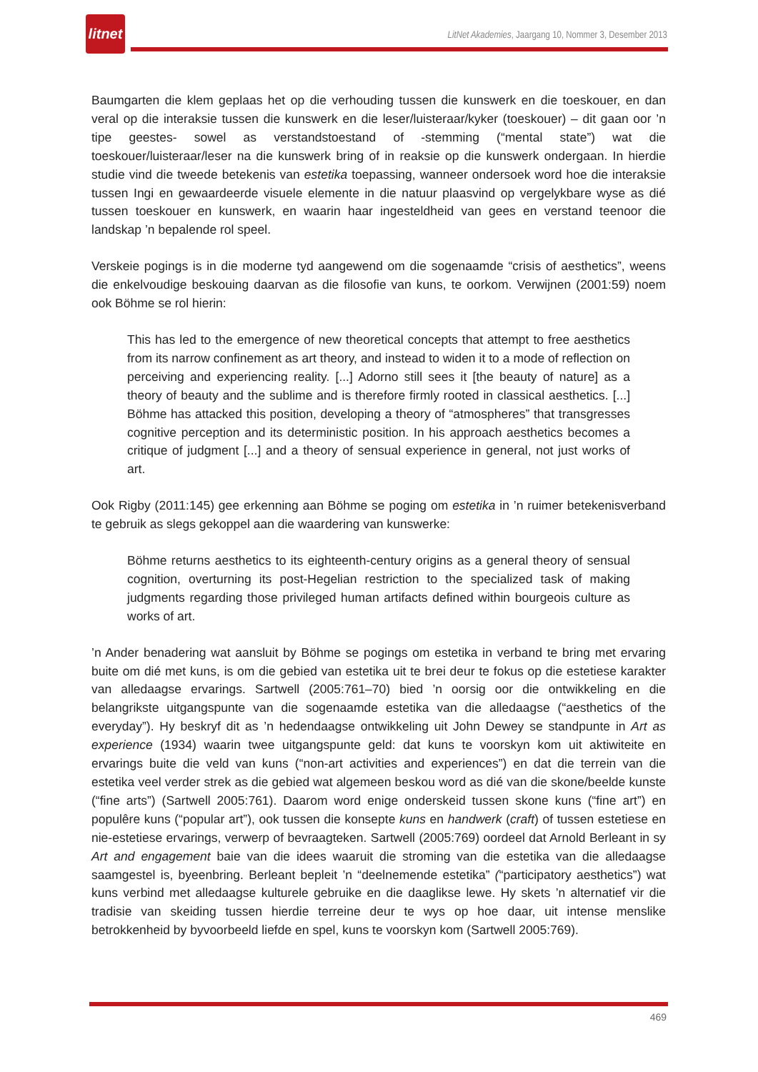litnet
LitNet Akademies, Jaargang 10, Nommer 3, Desember 2013
Baumgarten die klem geplaas het op die verhouding tussen die kunswerk en die toeskouer, en dan veral op die interaksie tussen die kunswerk en die leser/luisteraar/kyker (toeskouer) – dit gaan oor ’n tipe geestes- sowel as verstandstoestand of -stemming (“mental state”) wat die toeskouer/luisteraar/leser na die kunswerk bring of in reaksie op die kunswerk ondergaan. In hierdie studie vind die tweede betekenis van estetika toepassing, wanneer ondersoek word hoe die interaksie tussen Ingi en gewaardeerde visuele elemente in die natuur plaasvind op vergelykbare wyse as dié tussen toeskouer en kunswerk, en waarin haar ingesteldheid van gees en verstand teenoor die landskap ’n bepalende rol speel.
Verskeie pogings is in die moderne tyd aangewend om die sogenaamde “crisis of aesthetics”, weens die enkelvoudige beskouing daarvan as die filosofie van kuns, te oorkom. Verwijnen (2001:59) noem ook Böhme se rol hierin:
This has led to the emergence of new theoretical concepts that attempt to free aesthetics from its narrow confinement as art theory, and instead to widen it to a mode of reflection on perceiving and experiencing reality. [...] Adorno still sees it [the beauty of nature] as a theory of beauty and the sublime and is therefore firmly rooted in classical aesthetics. [...] Böhme has attacked this position, developing a theory of “atmospheres” that transgresses cognitive perception and its deterministic position. In his approach aesthetics becomes a critique of judgment [...] and a theory of sensual experience in general, not just works of art.
Ook Rigby (2011:145) gee erkenning aan Böhme se poging om estetika in ’n ruimer betekenisverband te gebruik as slegs gekoppel aan die waardering van kunswerke:
Böhme returns aesthetics to its eighteenth-century origins as a general theory of sensual cognition, overturning its post-Hegelian restriction to the specialized task of making judgments regarding those privileged human artifacts defined within bourgeois culture as works of art.
’n Ander benadering wat aansluit by Böhme se pogings om estetika in verband te bring met ervaring buite om dié met kuns, is om die gebied van estetika uit te brei deur te fokus op die estetiese karakter van alledaagse ervarings. Sartwell (2005:761–70) bied ’n oorsig oor die ontwikkeling en die belangrikste uitgangspunte van die sogenaamde estetika van die alledaagse (“aesthetics of the everyday”). Hy beskryf dit as ’n hedendaagse ontwikkeling uit John Dewey se standpunte in Art as experience (1934) waarin twee uitgangspunte geld: dat kuns te voorskyn kom uit aktiwiteite en ervarings buite die veld van kuns (“non-art activities and experiences”) en dat die terrein van die estetika veel verder strek as die gebied wat algemeen beskou word as dié van die skone/beelde kunste (“fine arts”) (Sartwell 2005:761). Daarom word enige onderskeid tussen skone kuns (“fine art”) en populêre kuns (“popular art”), ook tussen die konsepte kuns en handwerk (craft) of tussen estetiese en nie-estetiese ervarings, verwerp of bevraagteken. Sartwell (2005:769) oordeel dat Arnold Berleant in sy Art and engagement baie van die idees waaruit die stroming van die estetika van die alledaagse saamgestel is, byeenbring. Berleant bepleit ’n “deelnemende estetika” (“participatory aesthetics”) wat kuns verbind met alledaagse kulturele gebruike en die daaglikse lewe. Hy skets ’n alternatief vir die tradisie van skeiding tussen hierdie terreine deur te wys op hoe daar, uit intense menslike betrokkenheid by byvoorbeeld liefde en spel, kuns te voorskyn kom (Sartwell 2005:769).
469